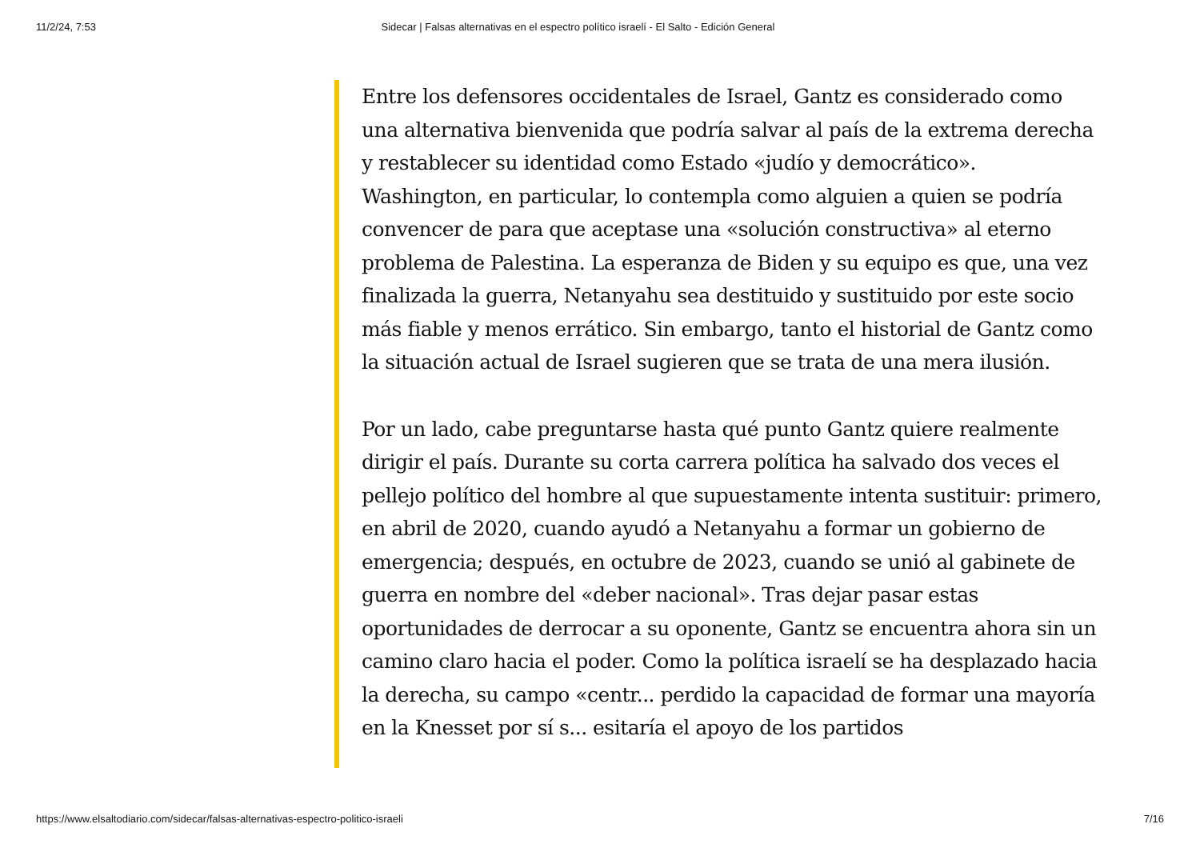11/2/24, 7:53 Sidecar | Falsas alternativas en el espectro político israelí - El Salto - Edición General
Entre los defensores occidentales de Israel, Gantz es considerado como una alternativa bienvenida que podría salvar al país de la extrema derecha y restablecer su identidad como Estado «judío y democrático». Washington, en particular, lo contempla como alguien a quien se podría convencer de para que aceptase una «solución constructiva» al eterno problema de Palestina. La esperanza de Biden y su equipo es que, una vez finalizada la guerra, Netanyahu sea destituido y sustituido por este socio más fiable y menos errático. Sin embargo, tanto el historial de Gantz como la situación actual de Israel sugieren que se trata de una mera ilusión.
Por un lado, cabe preguntarse hasta qué punto Gantz quiere realmente dirigir el país. Durante su corta carrera política ha salvado dos veces el pellejo político del hombre al que supuestamente intenta sustituir: primero, en abril de 2020, cuando ayudó a Netanyahu a formar un gobierno de emergencia; después, en octubre de 2023, cuando se unió al gabinete de guerra en nombre del «deber nacional». Tras dejar pasar estas oportunidades de derrocar a su oponente, Gantz se encuentra ahora sin un camino claro hacia el poder. Como la política israelí se ha desplazado hacia la derecha, su campo «centr... perdido la capacidad de formar una mayoría en la Knesset por sí s... esitaría el apoyo de los partidos
https://www.elsaltodiario.com/sidecar/falsas-alternativas-espectro-politico-israeli 7/16